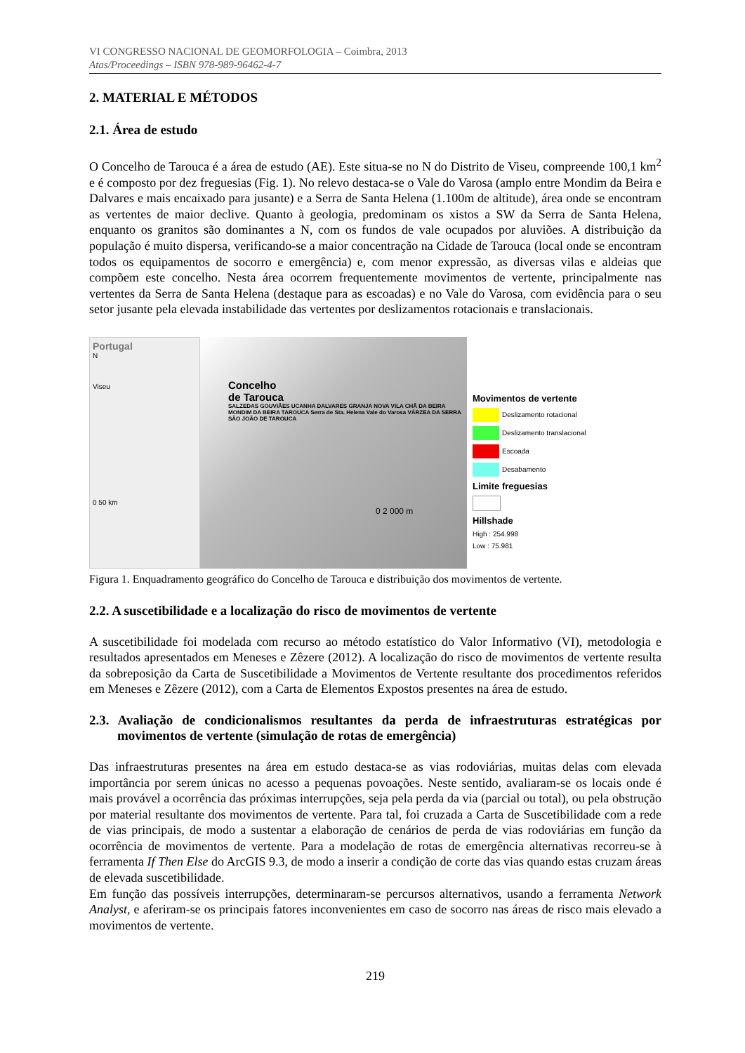VI CONGRESSO NACIONAL DE GEOMORFOLOGIA – Coimbra, 2013
Atas/Proceedings – ISBN 978-989-96462-4-7
2. MATERIAL E MÉTODOS
2.1. Área de estudo
O Concelho de Tarouca é a área de estudo (AE). Este situa-se no N do Distrito de Viseu, compreende 100,1 km<sup>2</sup> e é composto por dez freguesias (Fig. 1). No relevo destaca-se o Vale do Varosa (amplo entre Mondim da Beira e Dalvares e mais encaixado para jusante) e a Serra de Santa Helena (1.100m de altitude), área onde se encontram as vertentes de maior declive. Quanto à geologia, predominam os xistos a SW da Serra de Santa Helena, enquanto os granitos são dominantes a N, com os fundos de vale ocupados por aluviões. A distribuição da população é muito dispersa, verificando-se a maior concentração na Cidade de Tarouca (local onde se encontram todos os equipamentos de socorro e emergência) e, com menor expressão, as diversas vilas e aldeias que compõem este concelho. Nesta área ocorrem frequentemente movimentos de vertente, principalmente nas vertentes da Serra de Santa Helena (destaque para as escoadas) e no Vale do Varosa, com evidência para o seu setor jusante pela elevada instabilidade das vertentes por deslizamentos rotacionais e translacionais.
Portugal
N
Viseu
0 50 km
Concelho
de Tarouca
SALZEDAS GOUVIÃES UCANHA DALVARES GRANJA NOVA VILA CHÃ DA BEIRA MONDIM DA BEIRA TAROUCA Serra de Sta. Helena Vale do Varosa VÁRZEA DA SERRA SÃO JOÃO DE TAROUCA
0 2 000 m
Movimentos de vertente
Deslizamento rotacional
Deslizamento translacional
Escoada
Desabamento
Limite freguesias
Hillshade
High : 254.998
Low : 75.981
Figura 1. Enquadramento geográfico do Concelho de Tarouca e distribuição dos movimentos de vertente.
2.2. A suscetibilidade e a localização do risco de movimentos de vertente
A suscetibilidade foi modelada com recurso ao método estatístico do Valor Informativo (VI), metodologia e resultados apresentados em Meneses e Zêzere (2012). A localização do risco de movimentos de vertente resulta da sobreposição da Carta de Suscetibilidade a Movimentos de Vertente resultante dos procedimentos referidos em Meneses e Zêzere (2012), com a Carta de Elementos Expostos presentes na área de estudo.
2.3. Avaliação de condicionalismos resultantes da perda de infraestruturas estratégicas por movimentos de vertente (simulação de rotas de emergência)
Das infraestruturas presentes na área em estudo destaca-se as vias rodoviárias, muitas delas com elevada importância por serem únicas no acesso a pequenas povoações. Neste sentido, avaliaram-se os locais onde é mais provável a ocorrência das próximas interrupções, seja pela perda da via (parcial ou total), ou pela obstrução por material resultante dos movimentos de vertente. Para tal, foi cruzada a Carta de Suscetibilidade com a rede de vias principais, de modo a sustentar a elaboração de cenários de perda de vias rodoviárias em função da ocorrência de movimentos de vertente. Para a modelação de rotas de emergência alternativas recorreu-se à ferramenta If Then Else do ArcGIS 9.3, de modo a inserir a condição de corte das vias quando estas cruzam áreas de elevada suscetibilidade.
Em função das possíveis interrupções, determinaram-se percursos alternativos, usando a ferramenta Network Analyst, e aferiram-se os principais fatores inconvenientes em caso de socorro nas áreas de risco mais elevado a movimentos de vertente.
219